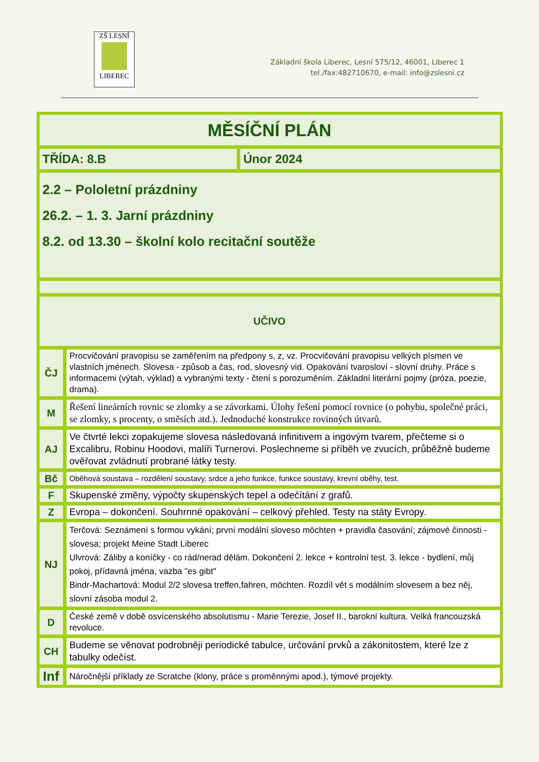ZŠ LESNÍ
LIBEREC
Základní škola Liberec, Lesní 575/12, 46001, Liberec 1
tel./fax:482710670, e-mail: info@zslesni.cz
| MĚSÍČNÍ PLÁN | | |
| TŘÍDA: 8.B | | Únor 2024 |
| 2.2 – Pololetní prázdniny 26.2. – 1. 3. Jarní prázdniny 8.2. od 13.30 – školní kolo recitační soutěže | | |
| UČIVO | | |
| ČJ | Procvičování pravopisu se zaměřením na předpony s, z, vz. Procvičování pravopisu velkých písmen ve vlastních jménech. Slovesa - způsob a čas, rod, slovesný vid. Opakování tvarosloví - slovní druhy. Práce s informacemi (výtah, výklad) a vybranými texty - čtení s porozuměním. Základní literární pojmy (próza, poezie, drama). | |
| M | Řešení lineárních rovnic se zlomky a se závorkami. Úlohy řešení pomocí rovnice (o pohybu, společné práci, se zlomky, s procenty, o směsích atd.). Jednoduché konstrukce rovinných útvarů. | |
| AJ | Ve čtvrté lekci zopakujeme slovesa následovaná infinitivem a ingovým tvarem, přečteme si o Excalibru, Robinu Hoodovi, malíři Turnerovi. Poslechneme si příběh ve zvucích, průběžně budeme ověřovat zvládnutí probrané látky testy. | |
| Bč | Oběhová soustava – rozdělení soustavy, srdce a jeho funkce, funkce soustavy, krevní oběhy, test. | |
| F | Skupenské změny, výpočty skupenských tepel a odečítání z grafů. | |
| Z | Evropa – dokončení. Souhrnné opakování – celkový přehled. Testy na státy Evropy. | |
| NJ | Terčová: Seznámení s formou vykání; první modální sloveso möchten + pravidla časování; zájmové činnosti - slovesa; projekt Meine Stadt Liberec Ulvrová: Záliby a koníčky - co rád/nerad dělám. Dokončení 2. lekce + kontrolní test. 3. lekce - bydlení, můj pokoj, přídavná jména, vazba "es gibt" Bindr-Machartová: Modul 2/2 slovesa treffen,fahren, möchten. Rozdíl vět s modálním slovesem a bez něj, slovní zásoba modul 2. | |
| D | České země v době osvícenského absolutismu - Marie Terezie, Josef II., barokní kultura. Velká francouzská revoluce. | |
| CH | Budeme se věnovat podrobněji periodické tabulce, určování prvků a zákonitostem, které lze z tabulky odečíst. | |
| Inf | Náročnější příklady ze Scratche (klony, práce s proměnnými apod.), týmové projekty. | |